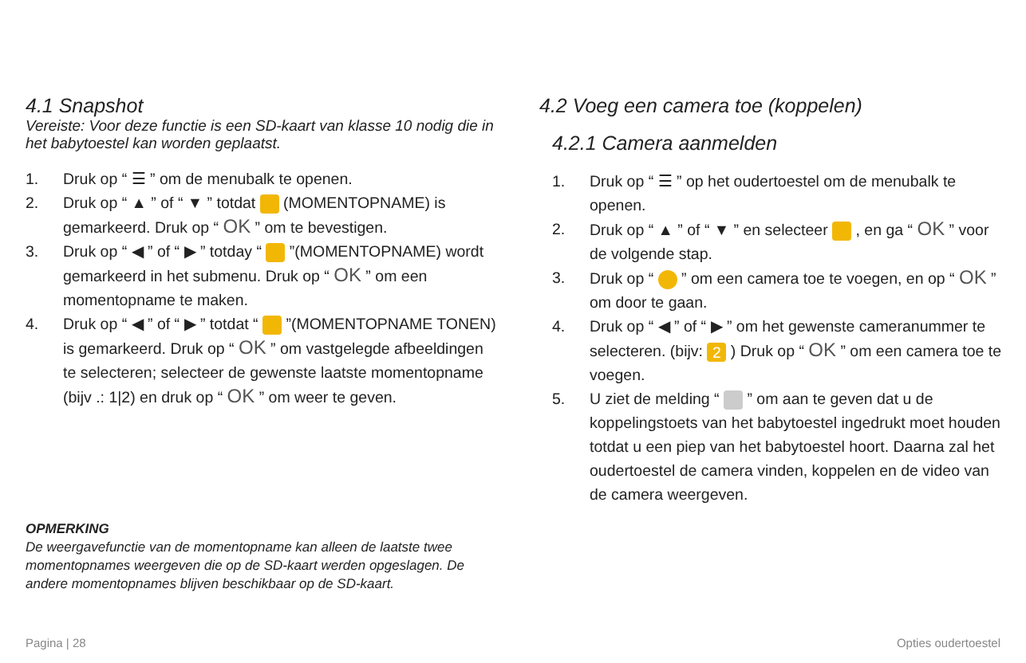4.1 Snapshot
Vereiste: Voor deze functie is een SD-kaart van klasse 10 nodig die in het babytoestel kan worden geplaatst.
1. Druk op “ ☰ ” om de menubalk te openen.
2. Druk op “ ▲ ” of “ ▼ ” totdat (MOMENTOPNAME) is gemarkeerd. Druk op “ OK ” om te bevestigen.
3. Druk op “ ◀ ” of “ ▶ ” totday “ ”(MOMENTOPNAME) wordt gemarkeerd in het submenu. Druk op “ OK ” om een momentopname te maken.
4. Druk op “ ◀ ” of “ ▶ ” totdat “ ”(MOMENTOPNAME TONEN) is gemarkeerd. Druk op “ OK ” om vastgelegde afbeeldingen te selecteren; selecteer de gewenste laatste momentopname (bijv .: 1|2) en druk op “ OK ” om weer te geven.
OPMERKING
De weergavefunctie van de momentopname kan alleen de laatste twee momentopnames weergeven die op de SD-kaart werden opgeslagen. De andere momentopnames blijven beschikbaar op de SD-kaart.
4.2 Voeg een camera toe (koppelen)
4.2.1 Camera aanmelden
1. Druk op “ ☰ ” op het oudertoestel om de menubalk te openen.
2. Druk op “ ▲ ” of “ ▼ ” en selecteer , en ga “ OK ” voor de volgende stap.
3. Druk op “ ” om een camera toe te voegen, en op “ OK ” om door te gaan.
4. Druk op “ ◀ ” of “ ▶ ” om het gewenste cameranummer te selecteren. (bijv: 2 ) Druk op “ OK ” om een camera toe te voegen.
5. U ziet de melding “ ” om aan te geven dat u de koppelingstoets van het babytoestel ingedrukt moet houden totdat u een piep van het babytoestel hoort. Daarna zal het oudertoestel de camera vinden, koppelen en de video van de camera weergeven.
Pagina | 28 Opties oudertoestel